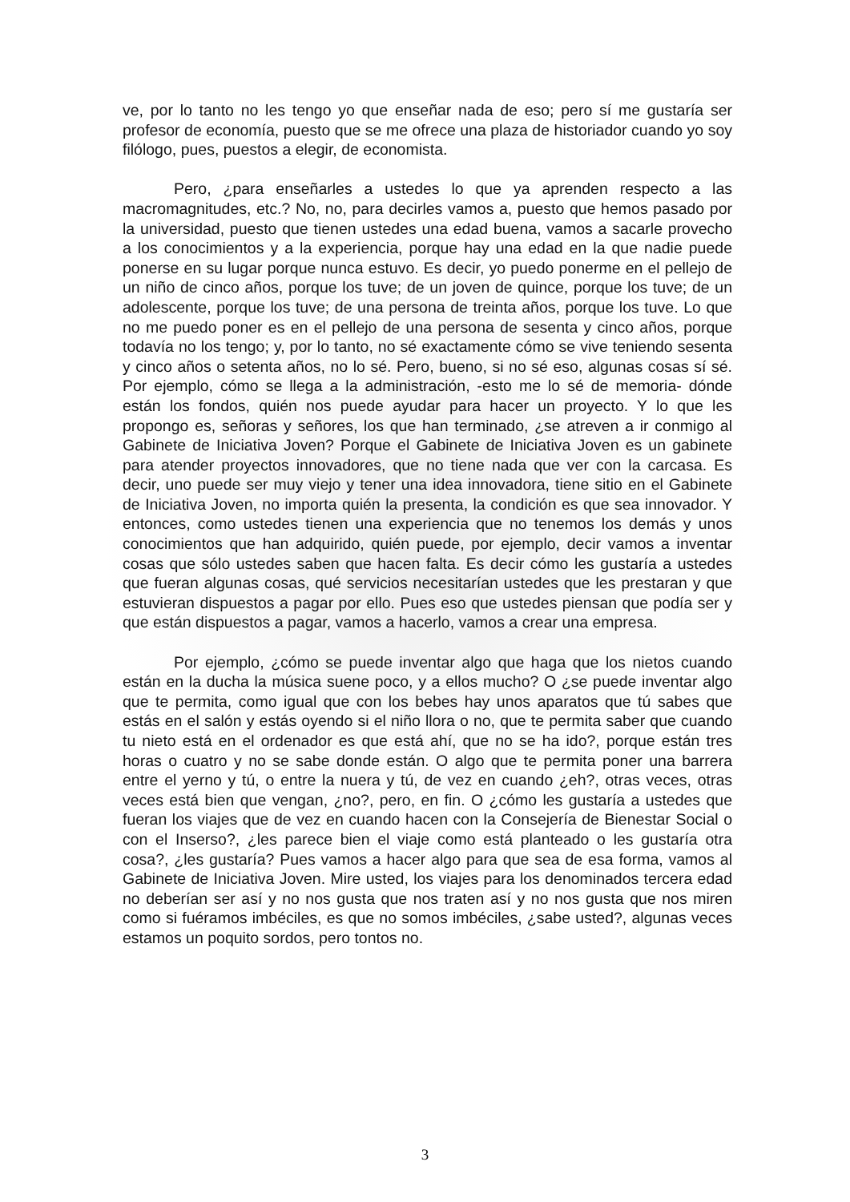ve, por lo tanto no les tengo yo que enseñar nada de eso; pero sí me gustaría ser profesor de economía, puesto que se me ofrece una plaza de historiador cuando yo soy filólogo, pues, puestos a elegir, de economista.
Pero, ¿para enseñarles a ustedes lo que ya aprenden respecto a las macromagnitudes, etc.? No, no, para decirles vamos a, puesto que hemos pasado por la universidad, puesto que tienen ustedes una edad buena, vamos a sacarle provecho a los conocimientos y a la experiencia, porque hay una edad en la que nadie puede ponerse en su lugar porque nunca estuvo. Es decir, yo puedo ponerme en el pellejo de un niño de cinco años, porque los tuve; de un joven de quince, porque los tuve; de un adolescente, porque los tuve; de una persona de treinta años, porque los tuve. Lo que no me puedo poner es en el pellejo de una persona de sesenta y cinco años, porque todavía no los tengo; y, por lo tanto, no sé exactamente cómo se vive teniendo sesenta y cinco años o setenta años, no lo sé. Pero, bueno, si no sé eso, algunas cosas sí sé. Por ejemplo, cómo se llega a la administración, -esto me lo sé de memoria- dónde están los fondos, quién nos puede ayudar para hacer un proyecto. Y lo que les propongo es, señoras y señores, los que han terminado, ¿se atreven a ir conmigo al Gabinete de Iniciativa Joven? Porque el Gabinete de Iniciativa Joven es un gabinete para atender proyectos innovadores, que no tiene nada que ver con la carcasa. Es decir, uno puede ser muy viejo y tener una idea innovadora, tiene sitio en el Gabinete de Iniciativa Joven, no importa quién la presenta, la condición es que sea innovador. Y entonces, como ustedes tienen una experiencia que no tenemos los demás y unos conocimientos que han adquirido, quién puede, por ejemplo, decir vamos a inventar cosas que sólo ustedes saben que hacen falta. Es decir cómo les gustaría a ustedes que fueran algunas cosas, qué servicios necesitarían ustedes que les prestaran y que estuvieran dispuestos a pagar por ello. Pues eso que ustedes piensan que podía ser y que están dispuestos a pagar, vamos a hacerlo, vamos a crear una empresa.
Por ejemplo, ¿cómo se puede inventar algo que haga que los nietos cuando están en la ducha la música suene poco, y a ellos mucho? O ¿se puede inventar algo que te permita, como igual que con los bebes hay unos aparatos que tú sabes que estás en el salón y estás oyendo si el niño llora o no, que te permita saber que cuando tu nieto está en el ordenador es que está ahí, que no se ha ido?, porque están tres horas o cuatro y no se sabe donde están. O algo que te permita poner una barrera entre el yerno y tú, o entre la nuera y tú, de vez en cuando ¿eh?, otras veces, otras veces está bien que vengan, ¿no?, pero, en fin. O ¿cómo les gustaría a ustedes que fueran los viajes que de vez en cuando hacen con la Consejería de Bienestar Social o con el Inserso?, ¿les parece bien el viaje como está planteado o les gustaría otra cosa?, ¿les gustaría? Pues vamos a hacer algo para que sea de esa forma, vamos al Gabinete de Iniciativa Joven. Mire usted, los viajes para los denominados tercera edad no deberían ser así y no nos gusta que nos traten así y no nos gusta que nos miren como si fuéramos imbéciles, es que no somos imbéciles, ¿sabe usted?, algunas veces estamos un poquito sordos, pero tontos no.
3